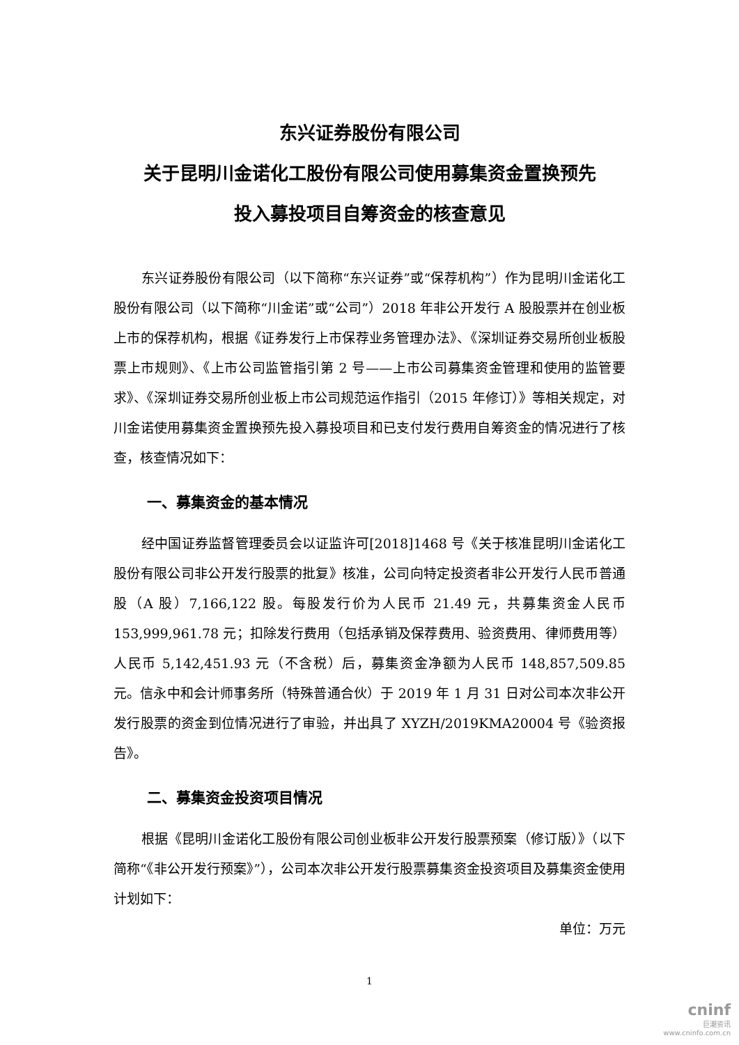东兴证券股份有限公司
关于昆明川金诺化工股份有限公司使用募集资金置换预先
投入募投项目自筹资金的核查意见
东兴证券股份有限公司（以下简称“东兴证券”或“保荐机构”）作为昆明川金诺化工股份有限公司（以下简称“川金诺”或“公司”）2018 年非公开发行 A 股股票并在创业板上市的保荐机构，根据《证券发行上市保荐业务管理办法》、《深圳证券交易所创业板股票上市规则》、《上市公司监管指引第 2 号——上市公司募集资金管理和使用的监管要求》、《深圳证券交易所创业板上市公司规范运作指引（2015 年修订）》等相关规定，对川金诺使用募集资金置换预先投入募投项目和已支付发行费用自筹资金的情况进行了核查，核查情况如下：
一、募集资金的基本情况
经中国证券监督管理委员会以证监许可[2018]1468 号《关于核准昆明川金诺化工股份有限公司非公开发行股票的批复》核准，公司向特定投资者非公开发行人民币普通股（A 股）7,166,122 股。每股发行价为人民币 21.49 元，共募集资金人民币 153,999,961.78 元；扣除发行费用（包括承销及保荐费用、验资费用、律师费用等）人民币 5,142,451.93 元（不含税）后，募集资金净额为人民币 148,857,509.85 元。信永中和会计师事务所（特殊普通合伙）于 2019 年 1 月 31 日对公司本次非公开发行股票的资金到位情况进行了审验，并出具了 XYZH/2019KMA20004 号《验资报告》。
二、募集资金投资项目情况
根据《昆明川金诺化工股份有限公司创业板非公开发行股票预案（修订版）》（以下简称“《非公开发行预案》”），公司本次非公开发行股票募集资金投资项目及募集资金使用计划如下：
单位：万元
1
cninf
巨潮资讯
www.cninfo.com.cn